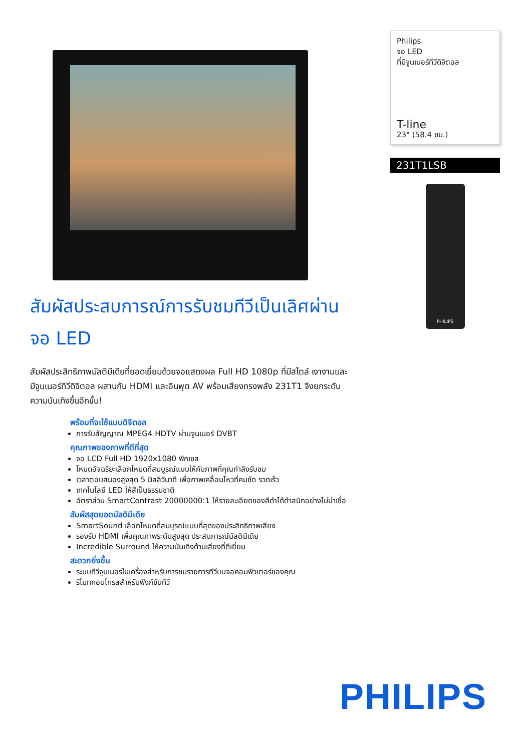Philips
จอ LED
ที่มีจูนเนอร์ทีวีดิจิตอล
T-line
23" (58.4 ซม.)
231T1LSB
PHILIPS
สัมผัสประสบการณ์การรับชมทีวีเป็นเลิศผ่านจอ LED
สัมผัสประสิทธิภาพมัลติมีเดียที่ยอดเยี่ยมด้วยจอแสดงผล Full HD 1080p ที่มีสไตล์ เงางามและมีจูนเนอร์ทีวีดิจิตอล ผสานกับ HDMI และอินพุต AV พร้อมเสียงทรงพลัง 231T1 จึงยกระดับความบันเทิงขึ้นอีกขั้น!
พร้อมที่จะใช้แบบดิจิตอล
การรับสัญญาณ MPEG4 HDTV ผ่านจูนเนอร์ DVBT
คุณภาพของภาพที่ดีที่สุด
จอ LCD Full HD 1920x1080 พิกเซล
โหมดอัจฉริยะเลือกโหมดที่สมบูรณ์แบบให้กับภาพที่คุณกำลังรับชม
เวลาตอบสนองสูงสุด 5 มิลลิวินาที เพื่อภาพเคลื่อนไหวที่คมชัด รวดเร็ว
เทคโนโลยี LED ให้สีเป็นธรรมชาติ
อัตราส่วน SmartContrast 20000000:1 ให้รายละเอียดของสีดำได้ดำสนิทอย่างไม่น่าเชื่อ
สัมผัสสุดยอดมัลติมีเดีย
SmartSound เลือกโหมดที่สมบูรณ์แบบที่สุดของประสิทธิภาพเสียง
รองรับ HDMI เพื่อคุณภาพระดับสูงสุด ประสบการณ์มัลติมีเดีย
Incredible Surround ให้ความบันเทิงด้านเสียงที่ดีเยี่ยม
สะดวกยิ่งขึ้น
ระบบทีวีจูนเนอร์ในเครื่องสำหรับการชมรายการทีวีบนจอคอมพิวเตอร์ของคุณ
รีโมทคอนโทรลสำหรับฟังก์ชันทีวี
PHILIPS